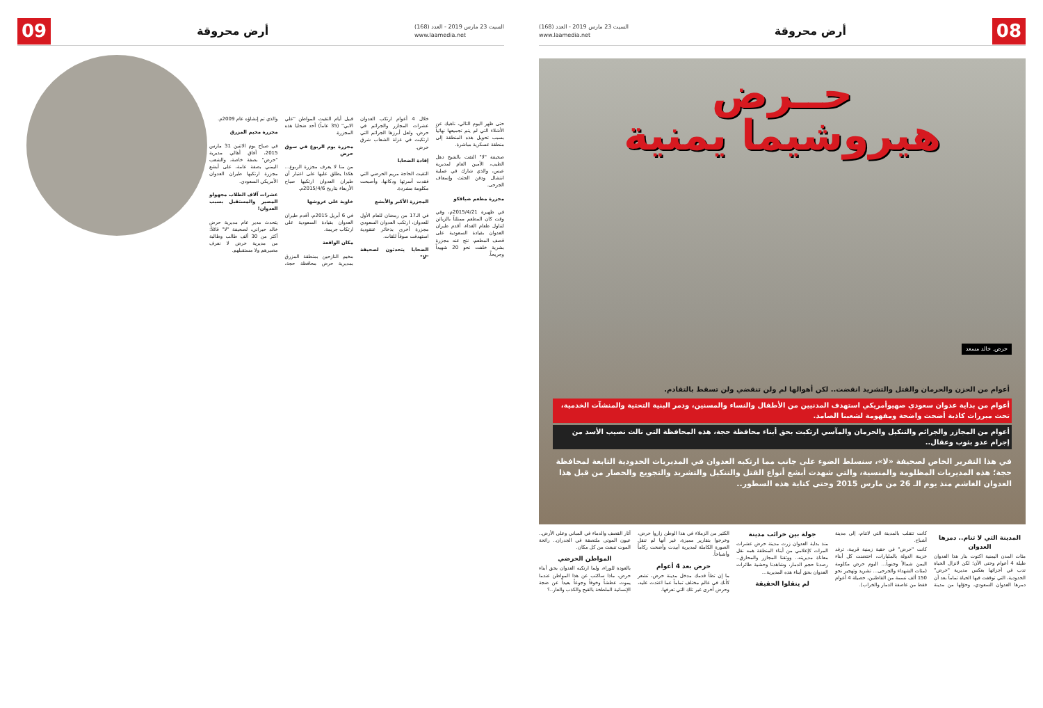08 أرض محروقة السبت 23 مارس 2019 - العدد (168)
www.laamedia.net
حــرض
هيروشيما يمنية
حرض. خالد مسعد
أعوام من الحزن والحرمان والقتل والتشريد انقضت.. لكن أهوالها لم ولن تنقضي ولن تسقط بالتقادم.
أعوام من بداية عدوان سعودي صهيوأمريكي استهدف المدنيين من الأطفال والنساء والمسنين، ودمر البنية التحتية والمنشآت الخدمية، تحت مبررات كاذبة أضحت واضحة ومفهومة لشعبنا الصامد.
أعوام من المجازر والجرائم والتنكيل والحرمان والمآسي ارتكبت بحق أبناء محافظة حجة، هذه المحافظة التي نالت نصيب الأسد من إجرام عدو بثوب وعقال..
في هذا التقرير الخاص لصحيفة «لا»، سنسلط الضوء على جانب مما ارتكبه العدوان في المديريات الحدودية التابعة لمحافظة حجة؛ هذه المديريات المظلومة والمنسية، والتي شهدت أبشع أنواع القتل والتنكيل والتشريد والتجويع والحصار من قبل هذا العدوان الغاشم منذ يوم الـ 26 من مارس 2015 وحتى كتابة هذه السطور..
المدينة التي لا تنام.. دمرها العدوان
مئات المدن اليمنية اكتوت بنار هذا العدوان طيلة 4 أعوام وحتى الآن؛ لكن لانزال الحياة تدب في أجزائها بعكس مديرية "حرض" الحدودية، التي توقفت فيها الحياة تماماً بعد أن دمرها العدوان السعودي، وحوّلها من مدينة كانت تتقلب بالمدينة التي لاتنام، إلى مدينة أشباح.
كانت "حرض" في حقبة زمنية قريبة، ترفد خزينة الدولة بالمليارات، احتضنت كل أبناء اليمن شمالاً وجنوباً... اليوم حرض مكلومة (مئات الشهداء والجرحى... تشريد وتهجير نحو 150 ألف نسمة من القاطنين، حصيلة 4 أعوام فقط من عاصفة الدمار والخراب).
جولة بين خرائب مدينة
منذ بداية العدوان زرت مدينة حرض عشرات المرات كإعلامي من أبناء المنطقة همه نقل معاناة مديريته.. ووثقنا المجازر والمحارق.. رصدنا حجم الدمار، وشاهدنا وحشية طائرات العدوان بحق أبناء هذه المديرية...
لم ينقلوا الحقيقة
الكثير من الزملاء في هذا الوطن زاروا حرض، وخرجوا بتقارير مميزة، غير أنها لم تنقل الصورة الكاملة لمديرية أبيدت وأضحت ركاماً وأشباحاً.
حرض بعد 4 أعوام
ما إن تطأ قدمك مدخل مدينة حرض، تشعر كأنك في عالم مختلف تماماً عما اعتدت عليه، وحرض أخرى غير تلك التي تعرفها.
آثار القصف والدماء في المباني وعلى الأرض.. عيون الموتى ملتصقة في الجدران.. رائحة الموت تنبعث من كل مكان.
المواطن الحرضي
بالعودة للوراء، ولما ارتكبه العدوان بحق أبناء حرض، ماذا ساكتب عن هذا المواطن عندما يموت عطشاً وخوفاً وجوعاً بعيداً عن ضجة الإنسانية الملطخة بالقبح والكذب والعار..؟
السبت 23 مارس 2019 - العدد (168)
www.laamedia.net أرض محروقة 09
حتى ظهر اليوم التالي، ناهيك عن الأشلاء التي لم يتم تجميعها نهائياً بسبب تحويل هذه المنطقة إلى منطقة عسكرية مباشرة.
صحيفة "لا" التقت بالشيخ دهل الطيب، الأمين العام لمديرية عبس، والذي شارك في عملية انتشال ودفن الجثث وإسعاف الجرحى.
مجزرة مطعم ضيافكو
في ظهيرة 2015/4/21م، وفي وقت كان المطعم ممتلئاً بالزبائن لتناول طعام الغداء، أقدم طيران العدوان بقيادة السعودية على قصف المطعم، نتج عنه مجزرة بشرية خلفت نحو 20 شهيداً وجريحاً.
خلال 4 أعوام ارتكب العدوان عشرات المجازر والجرائم في حرض، ولعل أبرزها الجرائم التي ارتكبت في عزلة الشعاب شرق حرض.
إفادة الضحايا
التقيت الحاجة مريم الحرضي التي فقدت أسرتها ودكانها، وأصبحت مكلومة مشردة.
المجزرة الأكبر والأبشع
في الـ17 من رمضان للعام الأول للعدوان، ارتكب العدوان السعودي مجزرة أخرى بذخائر عنقودية استهدفت سوقاً للقات.
الضحايا يتحدثون لصحيفة "لا"
قبيل أيام التقيت المواطن "علي الابي" (35 عاماً) أحد ضحايا هذه المجزرة.
مجزرة يوم الربوع في سوق حرض
من منا لا يعرف مجزرة الربوع... هكذا يطلق عليها على اعتبار أن طيران العدوان ارتكبها صباح الأربعاء بتاريخ 2015/4/6م.
خاوية على عروشها
في 6 أبريل 2015م، أقدم طيران العدوان بقيادة السعودية على ارتكاب جريمة.
مكان الواقعة
مخيم النازحين بمنطقة المزرق بمديرية حرض محافظة حجة، والذي تم إنشاؤه عام 2009م.
مجزرة مخيم المزرق
في صباح يوم الاثنين 31 مارس 2015، أفاق أهالي مديرية "حرض" بصفة خاصة، والشعب اليمني بصفة عامة، على أبشع مجزرة ارتكبها طيران العدوان الأمريكي السعودي.
عشرات آلاف الطلاب مجهولو المصير والمستقبل بسبب العدوان!
يتحدث مدير عام مديرية حرض خالد حيراني، لصحيفة "لا" قائلاً: أكثر من 30 ألف طالب وطالبة من مديرية حرض لا نعرف مصيرهم ولا مستقبلهم.